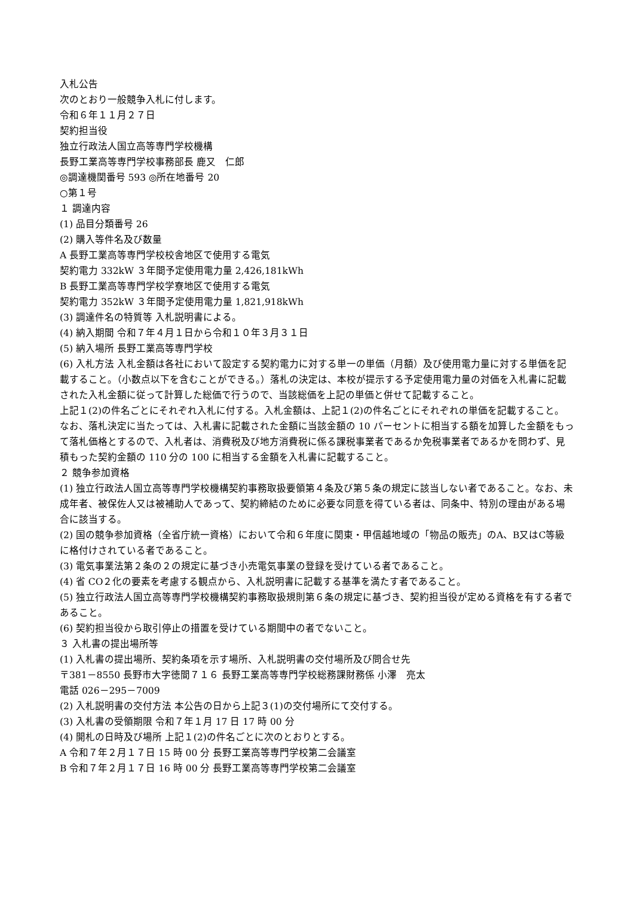入札公告
次のとおり一般競争入札に付します。
令和６年１１月２７日
契約担当役
独立行政法人国立高等専門学校機構
長野工業高等専門学校事務部長 鹿又　仁郎
◎調達機関番号 593 ◎所在地番号 20
○第１号
１ 調達内容
(1) 品目分類番号 26
(2) 購入等件名及び数量
A 長野工業高等専門学校校舎地区で使用する電気
契約電力 332kW ３年間予定使用電力量 2,426,181kWh
B 長野工業高等専門学校学寮地区で使用する電気
契約電力 352kW ３年間予定使用電力量 1,821,918kWh
(3) 調達件名の特質等 入札説明書による。
(4) 納入期間 令和７年４月１日から令和１０年３月３１日
(5) 納入場所 長野工業高等専門学校
(6) 入札方法 入札金額は各社において設定する契約電力に対する単一の単価（月額）及び使用電力量に対する単価を記載すること。（小数点以下を含むことができる。）落札の決定は、本校が提示する予定使用電力量の対価を入札書に記載された入札金額に従って計算した総価で行うので、当該総価を上記の単価と併せて記載すること。
上記１(2)の件名ごとにそれぞれ入札に付する。入札金額は、上記１(2)の件名ごとにそれぞれの単価を記載すること。
なお、落札決定に当たっては、入札書に記載された金額に当該金額の 10 パーセントに相当する額を加算した金額をもって落札価格とするので、入札者は、消費税及び地方消費税に係る課税事業者であるか免税事業者であるかを問わず、見積もった契約金額の 110 分の 100 に相当する金額を入札書に記載すること。
２ 競争参加資格
(1) 独立行政法人国立高等専門学校機構契約事務取扱要領第４条及び第５条の規定に該当しない者であること。なお、未成年者、被保佐人又は被補助人であって、契約締結のために必要な同意を得ている者は、同条中、特別の理由がある場合に該当する。
(2) 国の競争参加資格（全省庁統一資格）において令和６年度に関東・甲信越地域の「物品の販売」のA、B又はC等級に格付けされている者であること。
(3) 電気事業法第２条の２の規定に基づき小売電気事業の登録を受けている者であること。
(4) 省 CO２化の要素を考慮する観点から、入札説明書に記載する基準を満たす者であること。
(5) 独立行政法人国立高等専門学校機構契約事務取扱規則第６条の規定に基づき、契約担当役が定める資格を有する者であること。
(6) 契約担当役から取引停止の措置を受けている期間中の者でないこと。
３ 入札書の提出場所等
(1) 入札書の提出場所、契約条項を示す場所、入札説明書の交付場所及び問合せ先
〒381－8550 長野市大字徳間７１６ 長野工業高等専門学校総務課財務係 小澤　亮太
電話 026－295－7009
(2) 入札説明書の交付方法 本公告の日から上記３(1)の交付場所にて交付する。
(3) 入札書の受領期限 令和７年１月 17 日 17 時 00 分
(4) 開札の日時及び場所 上記１(2)の件名ごとに次のとおりとする。
A 令和７年２月１７日 15 時 00 分 長野工業高等専門学校第二会議室
B 令和７年２月１７日 16 時 00 分 長野工業高等専門学校第二会議室